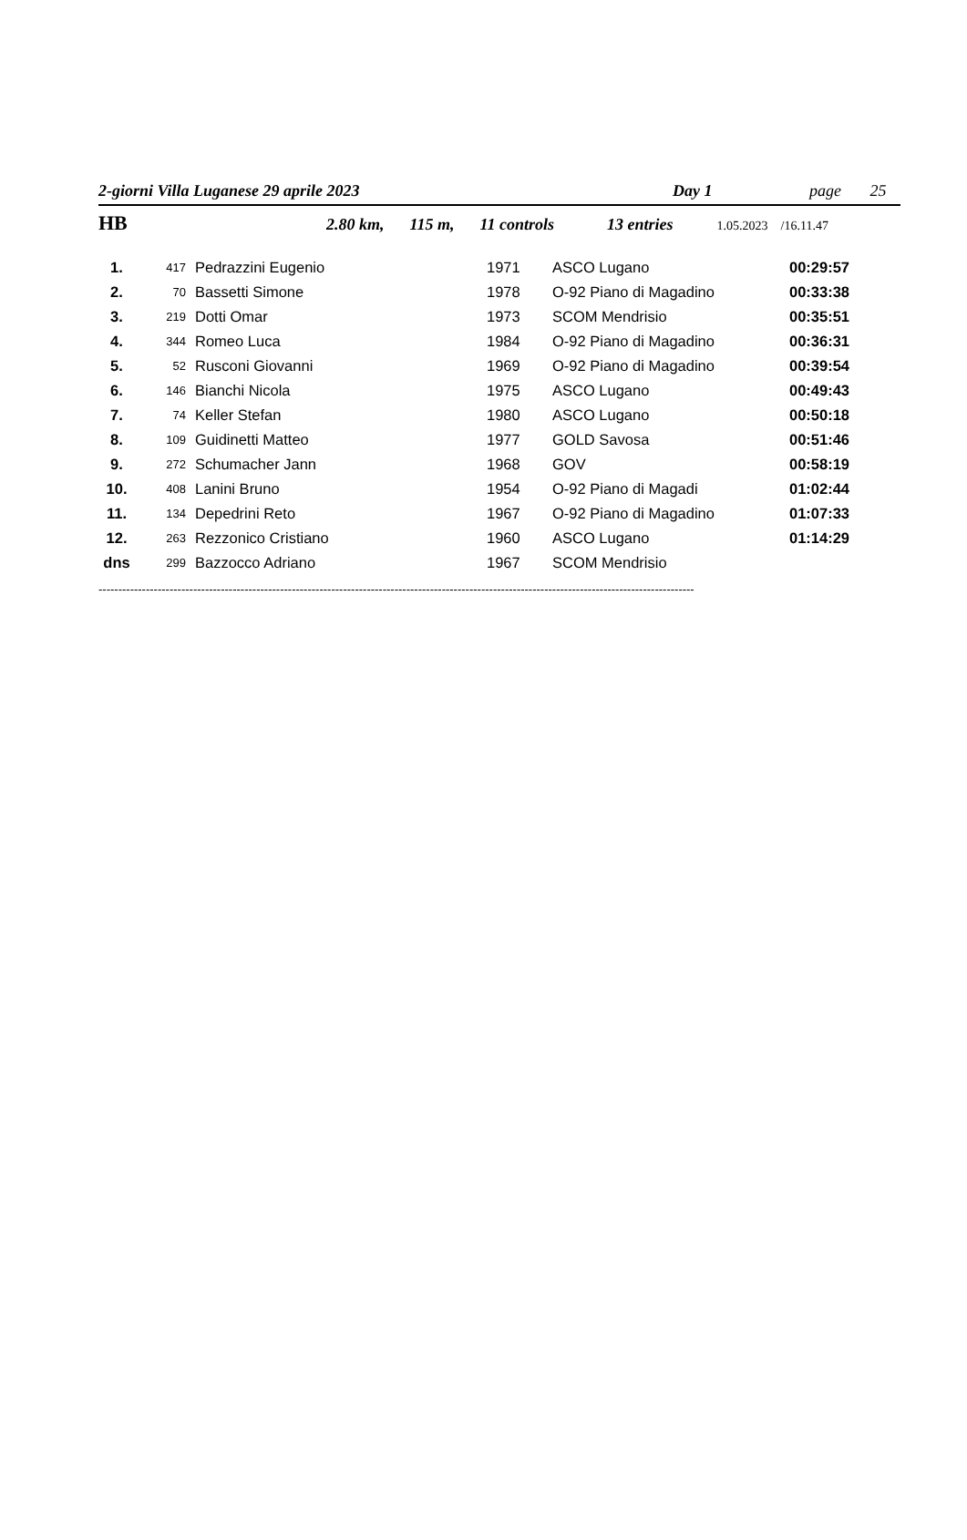2-giorni Villa Luganese 29 aprile 2023 Day 1 page 25
HB 2.80 km, 115 m, 11 controls 13 entries 1.05.2023 /16.11.47
| 1. | 417 | Pedrazzini Eugenio | 1971 | ASCO Lugano | 00:29:57 |
| 2. | 70 | Bassetti Simone | 1978 | O-92 Piano di Magadino | 00:33:38 |
| 3. | 219 | Dotti Omar | 1973 | SCOM Mendrisio | 00:35:51 |
| 4. | 344 | Romeo Luca | 1984 | O-92 Piano di Magadino | 00:36:31 |
| 5. | 52 | Rusconi Giovanni | 1969 | O-92 Piano di Magadino | 00:39:54 |
| 6. | 146 | Bianchi Nicola | 1975 | ASCO Lugano | 00:49:43 |
| 7. | 74 | Keller Stefan | 1980 | ASCO Lugano | 00:50:18 |
| 8. | 109 | Guidinetti Matteo | 1977 | GOLD Savosa | 00:51:46 |
| 9. | 272 | Schumacher Jann | 1968 | GOV | 00:58:19 |
| 10. | 408 | Lanini Bruno | 1954 | O-92 Piano di Magadi | 01:02:44 |
| 11. | 134 | Depedrini Reto | 1967 | O-92 Piano di Magadino | 01:07:33 |
| 12. | 263 | Rezzonico Cristiano | 1960 | ASCO Lugano | 01:14:29 |
| dns | 299 | Bazzocco Adriano | 1967 | SCOM Mendrisio | |
-------------------------------------------------------------------------------------------------------------------------------------------------------